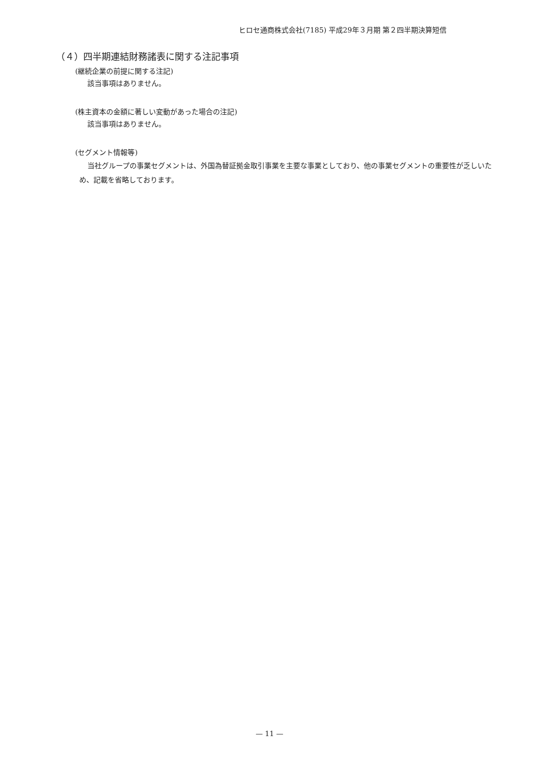ヒロセ通商株式会社(7185) 平成29年３月期 第２四半期決算短信
（４）四半期連結財務諸表に関する注記事項
(継続企業の前提に関する注記)
該当事項はありません。
(株主資本の金額に著しい変動があった場合の注記)
該当事項はありません。
(セグメント情報等)
当社グループの事業セグメントは、外国為替証拠金取引事業を主要な事業としており、他の事業セグメントの重要性が乏しいため、記載を省略しております。
— 11 —